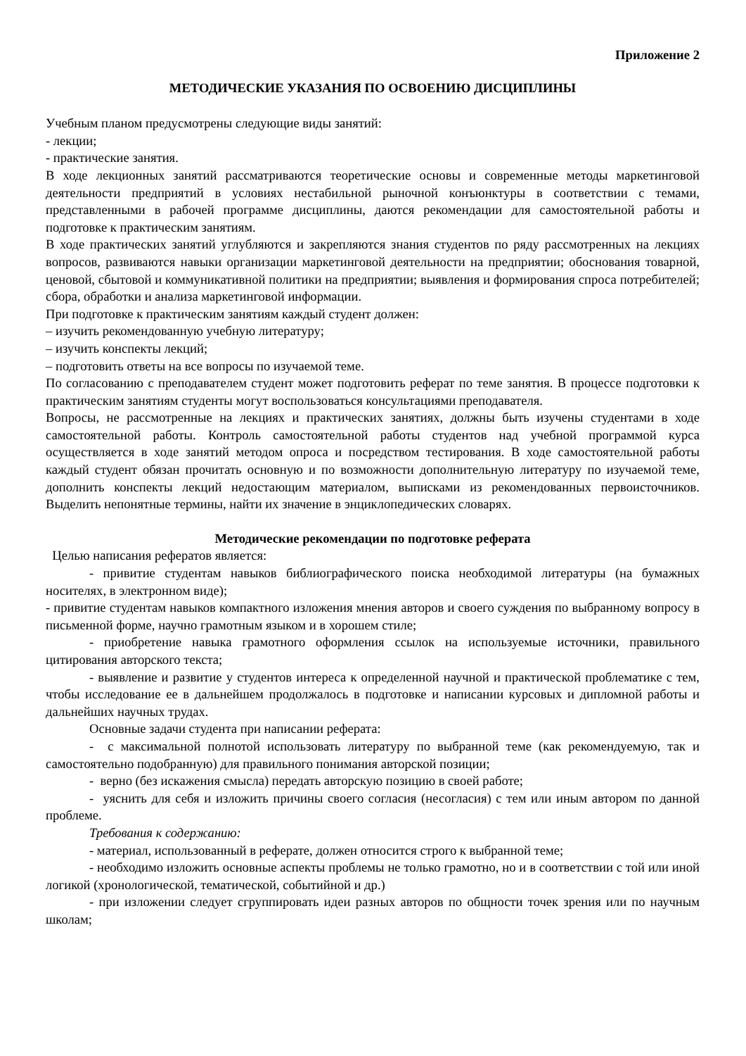Приложение 2
МЕТОДИЧЕСКИЕ УКАЗАНИЯ ПО ОСВОЕНИЮ ДИСЦИПЛИНЫ
Учебным планом предусмотрены следующие виды занятий:
- лекции;
- практические занятия.
В ходе лекционных занятий рассматриваются теоретические основы и современные методы маркетинговой деятельности предприятий в условиях нестабильной рыночной конъюнктуры в соответствии с темами, представленными в рабочей программе дисциплины, даются рекомендации для самостоятельной работы и подготовке к практическим занятиям.
В ходе практических занятий углубляются и закрепляются знания студентов по ряду рассмотренных на лекциях вопросов, развиваются навыки организации маркетинговой деятельности на предприятии; обоснования товарной, ценовой, сбытовой и коммуникативной политики на предприятии; выявления и формирования спроса потребителей; сбора, обработки и анализа маркетинговой информации.
При подготовке к практическим занятиям каждый студент должен:
– изучить рекомендованную учебную литературу;
– изучить конспекты лекций;
– подготовить ответы на все вопросы по изучаемой теме.
По согласованию с преподавателем студент может подготовить реферат по теме занятия. В процессе подготовки к практическим занятиям студенты могут воспользоваться консультациями преподавателя.
Вопросы, не рассмотренные на лекциях и практических занятиях, должны быть изучены студентами в ходе самостоятельной работы. Контроль самостоятельной работы студентов над учебной программой курса осуществляется в ходе занятий методом опроса и посредством тестирования. В ходе самостоятельной работы каждый студент обязан прочитать основную и по возможности дополнительную литературу по изучаемой теме, дополнить конспекты лекций недостающим материалом, выписками из рекомендованных первоисточников. Выделить непонятные термины, найти их значение в энциклопедических словарях.
Методические рекомендации по подготовке реферата
Целью написания рефератов является:
- привитие студентам навыков библиографического поиска необходимой литературы (на бумажных носителях, в электронном виде);
- привитие студентам навыков компактного изложения мнения авторов и своего суждения по выбранному вопросу в письменной форме, научно грамотным языком и в хорошем стиле;
- приобретение навыка грамотного оформления ссылок на используемые источники, правильного цитирования авторского текста;
- выявление и развитие у студентов интереса к определенной научной и практической проблематике с тем, чтобы исследование ее в дальнейшем продолжалось в подготовке и написании курсовых и дипломной работы и дальнейших научных трудах.
Основные задачи студента при написании реферата:
- с максимальной полнотой использовать литературу по выбранной теме (как рекомендуемую, так и самостоятельно подобранную) для правильного понимания авторской позиции;
- верно (без искажения смысла) передать авторскую позицию в своей работе;
- уяснить для себя и изложить причины своего согласия (несогласия) с тем или иным автором по данной проблеме.
Требования к содержанию:
- материал, использованный в реферате, должен относится строго к выбранной теме;
- необходимо изложить основные аспекты проблемы не только грамотно, но и в соответствии с той или иной логикой (хронологической, тематической, событийной и др.)
- при изложении следует сгруппировать идеи разных авторов по общности точек зрения или по научным школам;